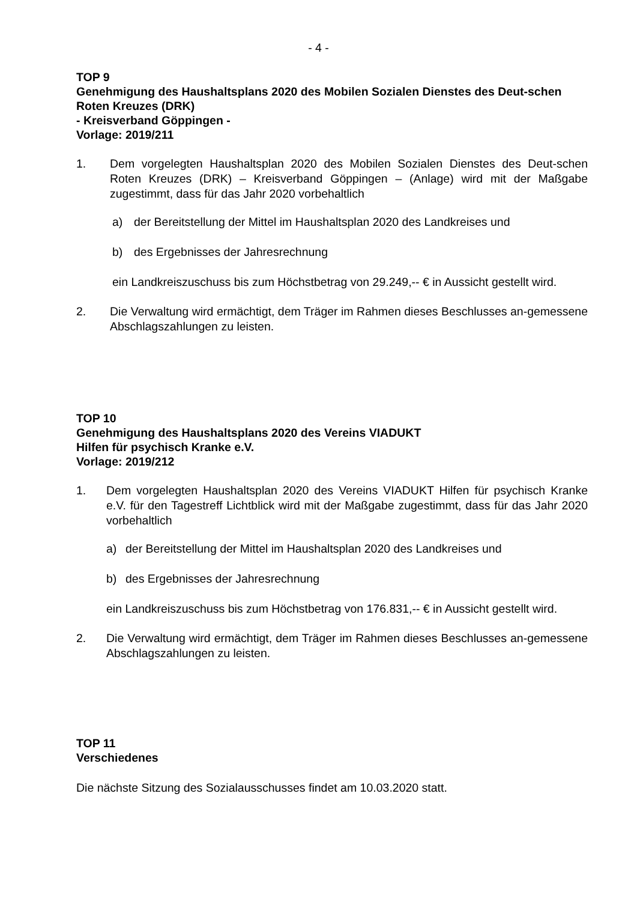- 4 -
TOP 9
Genehmigung des Haushaltsplans 2020 des Mobilen Sozialen Dienstes des Deut-schen Roten Kreuzes (DRK)
- Kreisverband Göppingen -
Vorlage: 2019/211
1. Dem vorgelegten Haushaltsplan 2020 des Mobilen Sozialen Dienstes des Deut-schen Roten Kreuzes (DRK) – Kreisverband Göppingen – (Anlage) wird mit der Maßgabe zugestimmt, dass für das Jahr 2020 vorbehaltlich
a) der Bereitstellung der Mittel im Haushaltsplan 2020 des Landkreises und
b) des Ergebnisses der Jahresrechnung
ein Landkreiszuschuss bis zum Höchstbetrag von 29.249,-- € in Aussicht gestellt wird.
2. Die Verwaltung wird ermächtigt, dem Träger im Rahmen dieses Beschlusses an-gemessene Abschlagszahlungen zu leisten.
TOP 10
Genehmigung des Haushaltsplans 2020 des Vereins VIADUKT
Hilfen für psychisch Kranke e.V.
Vorlage: 2019/212
1. Dem vorgelegten Haushaltsplan 2020 des Vereins VIADUKT Hilfen für psychisch Kranke e.V. für den Tagestreff Lichtblick wird mit der Maßgabe zugestimmt, dass für das Jahr 2020 vorbehaltlich
a) der Bereitstellung der Mittel im Haushaltsplan 2020 des Landkreises und
b) des Ergebnisses der Jahresrechnung
ein Landkreiszuschuss bis zum Höchstbetrag von 176.831,-- € in Aussicht gestellt wird.
2. Die Verwaltung wird ermächtigt, dem Träger im Rahmen dieses Beschlusses an-gemessene Abschlagszahlungen zu leisten.
TOP 11
Verschiedenes
Die nächste Sitzung des Sozialausschusses findet am 10.03.2020 statt.